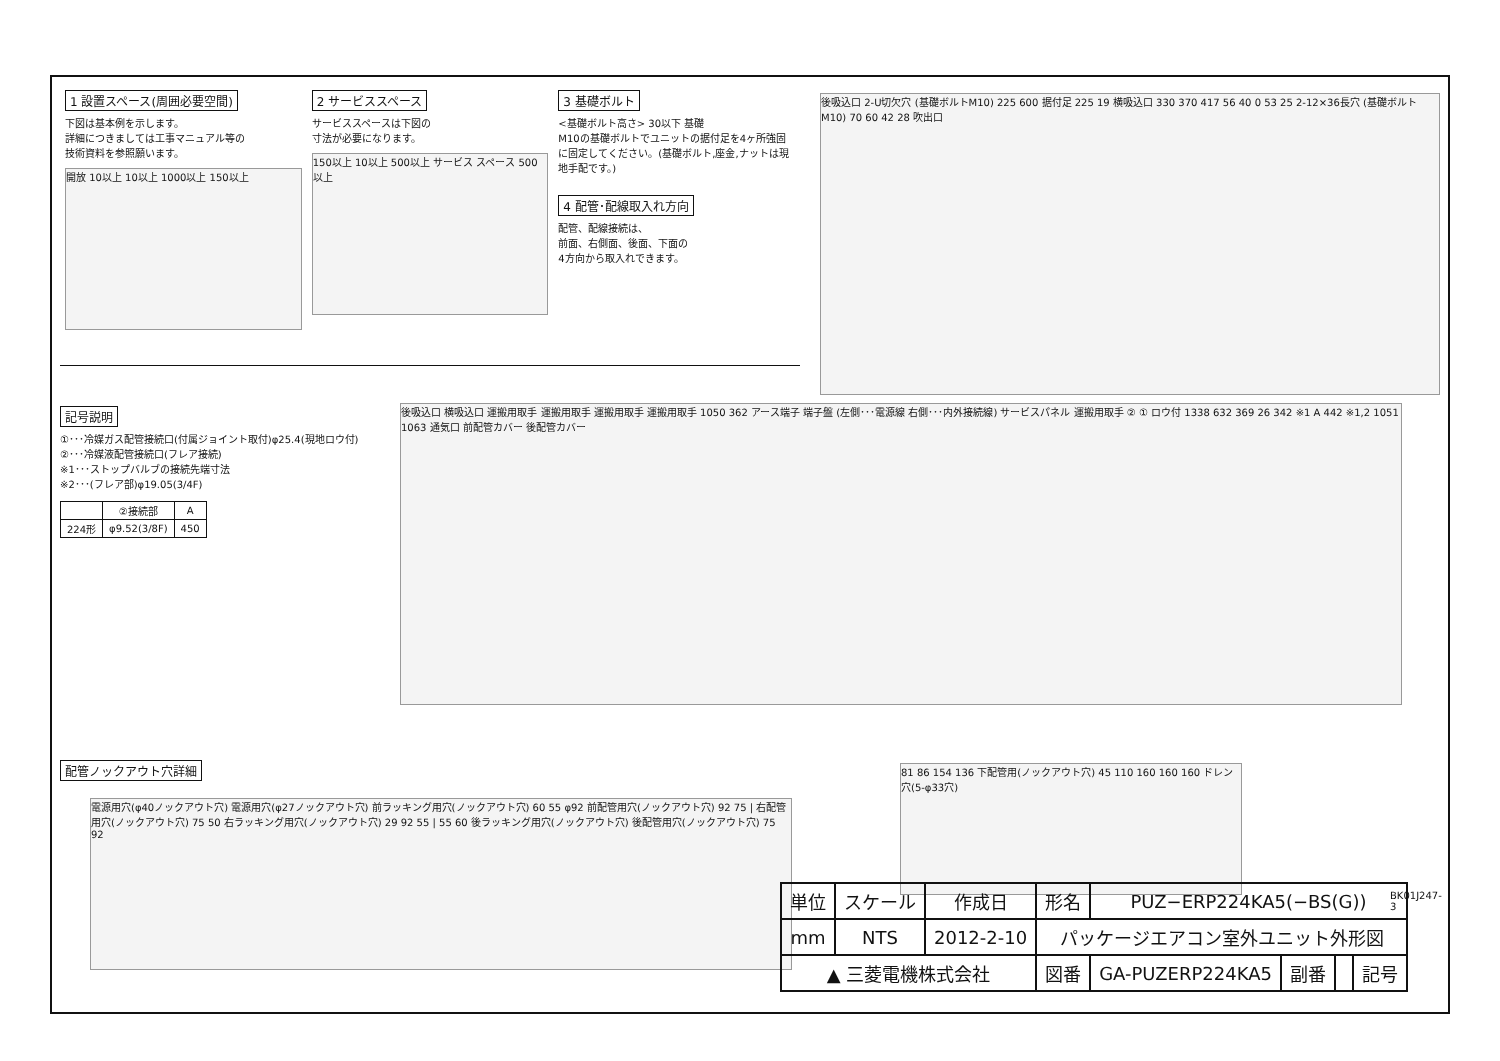1 設置スペース(周囲必要空間)
下図は基本例を示します。
詳細につきましては工事マニュアル等の
技術資料を参照願います。
開放 10以上 10以上 1000以上 150以上
2 サービススペース
サービススペースは下図の
寸法が必要になります。
150以上 10以上 500以上 サービス スペース 500以上
3 基礎ボルト
<基礎ボルト高さ> 30以下 基礎
M10の基礎ボルトでユニットの据付足を4ヶ所強固に固定してください。(基礎ボルト,座金,ナットは現地手配です。)
4 配管･配線取入れ方向
配管、配線接続は、
前面、右側面、後面、下面の
4方向から取入れできます。
後吸込口 2-U切欠穴 (基礎ボルトM10) 225 600 据付足 225 19 横吸込口 330 370 417 56 40 0 53 25 2-12×36長穴 (基礎ボルトM10) 70 60 42 28 吹出口
記号説明
①･･･冷媒ガス配管接続口(付属ジョイント取付)φ25.4(現地ロウ付)
②･･･冷媒液配管接続口(フレア接続)
※1･･･ストップバルブの接続先端寸法
※2･･･(フレア部)φ19.05(3/4F)
| | ②接続部 | A |
| --- | --- | --- |
| 224形 | φ9.52(3/8F) | 450 |
後吸込口 横吸込口 運搬用取手 運搬用取手 運搬用取手 運搬用取手 1050 362 アース端子 端子盤 (左側･･･電源線 右側･･･内外接続線) サービスパネル 運搬用取手 ② ① ロウ付 1338 632 369 26 342 ※1 A 442 ※1,2 1051 1063 通気口 前配管カバー 後配管カバー
配管ノックアウト穴詳細
電源用穴(φ40ノックアウト穴) 電源用穴(φ27ノックアウト穴) 前ラッキング用穴(ノックアウト穴) 60 55 φ92 前配管用穴(ノックアウト穴) 92 75 | 右配管用穴(ノックアウト穴) 75 50 右ラッキング用穴(ノックアウト穴) 29 92 55 | 55 60 後ラッキング用穴(ノックアウト穴) 後配管用穴(ノックアウト穴) 75 92
81 86 154 136 下配管用(ノックアウト穴) 45 110 160 160 160 ドレン穴(5-φ33穴)
BK01J247-3
| 単位 | スケール | 作成日 | 形名 | PUZ−ERP224KA5(−BS(G)) | | | |
| mm | NTS | 2012-2-10 | パッケージエアコン室外ユニット外形図 | | | | |
| ▲ 三菱電機株式会社 | | | 図番 | GA-PUZERP224KA5 | 副番 | | 記号 |